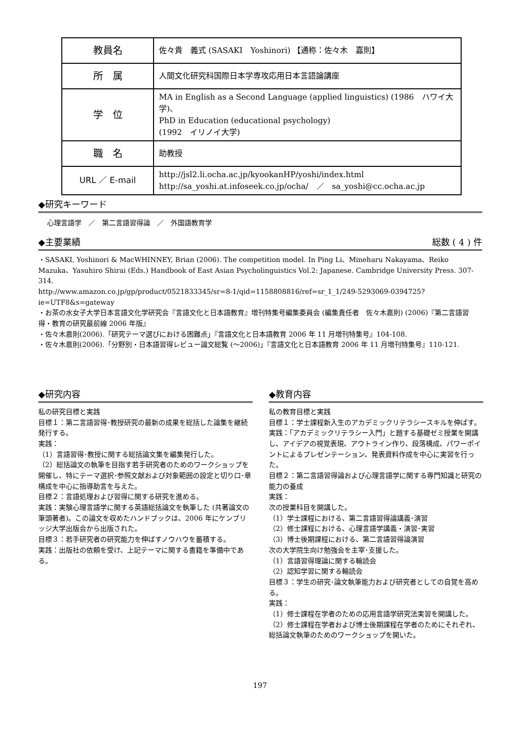| 教員名 | 佐々貴 義式 (SASAKI Yoshinori) 【通称：佐々木 嘉則】 |
| 所 属 | 人間文化研究科国際日本学専攻応用日本言語論講座 |
| 学 位 | MA in English as a Second Language (applied linguistics) (1986 ハワイ大学)、 PhD in Education (educational psychology) (1992 イリノイ大学) |
| 職 名 | 助教授 |
| URL ／ E-mail | http://jsl2.li.ocha.ac.jp/kyookanHP/yoshi/index.html http://sa_yoshi.at.infoseek.co.jp/ocha/ ／ sa_yoshi@cc.ocha.ac.jp |
◆研究キーワード
心理言語学　／　第二言語習得論　／　外国語教育学
◆主要業績 総数 ( 4 ) 件
・SASAKI, Yoshinori & MacWHINNEY, Brian (2006). The competition model. In Ping Li、Mineharu Nakayama、Reiko Mazuka、Yasuhiro Shirai (Eds.) Handbook of East Asian Psycholinguistics Vol.2: Japanese. Cambridge University Press. 307-314.
http://www.amazon.co.jp/gp/product/0521833345/sr=8-1/qid=1158808816/ref=sr_1_1/249-5293069-0394725?ie=UTF8&s=gateway
・お茶の水女子大学日本言語文化学研究会『言語文化と日本語教育』増刊特集号編集委員会 (編集責任者　佐々木嘉則) (2006)『第二言語習得・教育の研究最前線 2006 年版』
・佐々木嘉則(2006).「研究テーマ選びにおける困難点」『言語文化と日本語教育 2006 年 11 月増刊特集号』104-108.
・佐々木嘉則(2006).「分野別・日本語習得レビュー論文総覧 (〜2006)」『言語文化と日本語教育 2006 年 11 月増刊特集号』110-121.
◆研究内容
私の研究目標と実践
目標１：第二言語習得･教授研究の最新の成果を総括した論集を継続発行する。
実践：
（1）言語習得･教授に関する総括論文集を編集発行した。
（2）総括論文の執筆を目指す若手研究者のためのワークショップを開催し、特にテーマ選択･参照文献および対象範囲の設定と切り口･章構成を中心に指導助言を与えた。
目標２：言語処理および習得に関する研究を進める。
実践：実験心理言語学に関する英語総括論文を執筆した (共著論文の筆頭著者)。この論文を収めたハンドブックは、2006 年にケンブリッジ大学出版会から出版された。
目標３：若手研究者の研究能力を伸ばすノウハウを蓄積する。
実践：出版社の依頼を受け、上記テーマに関する書籍を準備中である。
◆教育内容
私の教育目標と実践
目標１：学士課程新入生のアカデミックリテラシースキルを伸ばす。
実践：「アカデミックリテラシー入門」と題する基礎ゼミ授業を開講し、アイデアの視覚表現、アウトライン作り、段落構成、パワーポイントによるプレゼンテーション、発表資料作成を中心に実習を行った。
目標２：第二言語習得論および心理言語学に関する専門知識と研究の能力の養成
実践：
次の授業科目を開講した。
（1）学士課程における、第二言語習得論講義･演習
（2）修士課程における、心理言語学講義・演習･実習
（3）博士後期課程における、第二言語習得論演習
次の大学院生向け勉強会を主宰･支援した。
（1）言語習得理論に関する輪読会
（2）認知学習に関する輪読会
目標３：学生の研究･論文執筆能力および研究者としての自覚を高める。
実践：
（1）修士課程在学者のための応用言語学研究法実習を開講した。
（2）修士課程在学者および博士後期課程在学者のためにそれぞれ、総括論文執筆のためのワークショップを開いた。
197